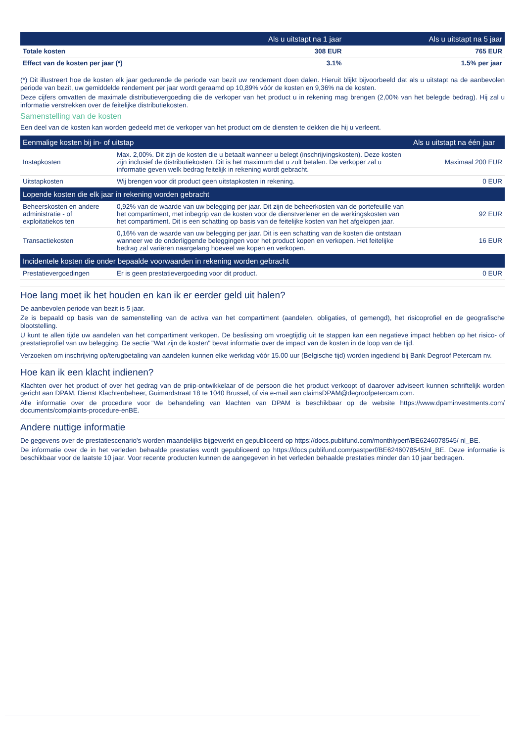| | Als u uitstapt na 1 jaar | Als u uitstapt na 5 jaar |
| --- | --- | --- |
| Totale kosten | 308 EUR | 765 EUR |
| Effect van de kosten per jaar (*) | 3.1% | 1.5% per jaar |
(*) Dit illustreert hoe de kosten elk jaar gedurende de periode van bezit uw rendement doen dalen. Hieruit blijkt bijvoorbeeld dat als u uitstapt na de aanbevolen periode van bezit, uw gemiddelde rendement per jaar wordt geraamd op 10,89% vóór de kosten en 9,36% na de kosten.
Deze cijfers omvatten de maximale distributievergoeding die de verkoper van het product u in rekening mag brengen (2,00% van het belegde bedrag). Hij zal u informatie verstrekken over de feitelijke distributiekosten.
Samenstelling van de kosten
Een deel van de kosten kan worden gedeeld met de verkoper van het product om de diensten te dekken die hij u verleent.
| Eenmalige kosten bij in- of uitstap | | Als u uitstapt na één jaar |
| --- | --- | --- |
| Instapkosten | Max. 2,00%. Dit zijn de kosten die u betaalt wanneer u belegt (inschrijvingskosten). Deze kosten zijn inclusief de distributiekosten. Dit is het maximum dat u zult betalen. De verkoper zal u informatie geven welk bedrag feitelijk in rekening wordt gebracht. | Maximaal 200 EUR |
| Uitstapkosten | Wij brengen voor dit product geen uitstapkosten in rekening. | 0 EUR |
| Lopende kosten die elk jaar in rekening worden gebracht | | |
| Beheerskosten en andere administratie - of exploitatiekos ten | 0,92% van de waarde van uw belegging per jaar. Dit zijn de beheerkosten van de portefeuille van het compartiment, met inbegrip van de kosten voor de dienstverlener en de werkingskosten van het compartiment. Dit is een schatting op basis van de feitelijke kosten van het afgelopen jaar. | 92 EUR |
| Transactiekosten | 0,16% van de waarde van uw belegging per jaar. Dit is een schatting van de kosten die ontstaan wanneer we de onderliggende beleggingen voor het product kopen en verkopen. Het feitelijke bedrag zal variëren naargelang hoeveel we kopen en verkopen. | 16 EUR |
| Incidentele kosten die onder bepaalde voorwaarden in rekening worden gebracht | | |
| Prestatievergoedingen | Er is geen prestatievergoeding voor dit product. | 0 EUR |
Hoe lang moet ik het houden en kan ik er eerder geld uit halen?
De aanbevolen periode van bezit is 5 jaar.
Ze is bepaald op basis van de samenstelling van de activa van het compartiment (aandelen, obligaties, of gemengd), het risicoprofiel en de geografische blootstelling.
U kunt te allen tijde uw aandelen van het compartiment verkopen. De beslissing om vroegtijdig uit te stappen kan een negatieve impact hebben op het risico- of prestatieprofiel van uw belegging. De sectie "Wat zijn de kosten" bevat informatie over de impact van de kosten in de loop van de tijd.
Verzoeken om inschrijving op/terugbetaling van aandelen kunnen elke werkdag vóór 15.00 uur (Belgische tijd) worden ingediend bij Bank Degroof Petercam nv.
Hoe kan ik een klacht indienen?
Klachten over het product of over het gedrag van de priip-ontwikkelaar of de persoon die het product verkoopt of daarover adviseert kunnen schriftelijk worden gericht aan DPAM, Dienst Klachtenbeheer, Guimardstraat 18 te 1040 Brussel, of via e-mail aan claimsDPAM@degroofpetercam.com.
Alle informatie over de procedure voor de behandeling van klachten van DPAM is beschikbaar op de website https://www.dpaminvestments.com/ documents/complaints-procedure-enBE.
Andere nuttige informatie
De gegevens over de prestatiescenario's worden maandelijks bijgewerkt en gepubliceerd op https://docs.publifund.com/monthlyperf/BE6246078545/ nl_BE.
De informatie over de in het verleden behaalde prestaties wordt gepubliceerd op https://docs.publifund.com/pastperf/BE6246078545/nl_BE. Deze informatie is beschikbaar voor de laatste 10 jaar. Voor recente producten kunnen de aangegeven in het verleden behaalde prestaties minder dan 10 jaar bedragen.